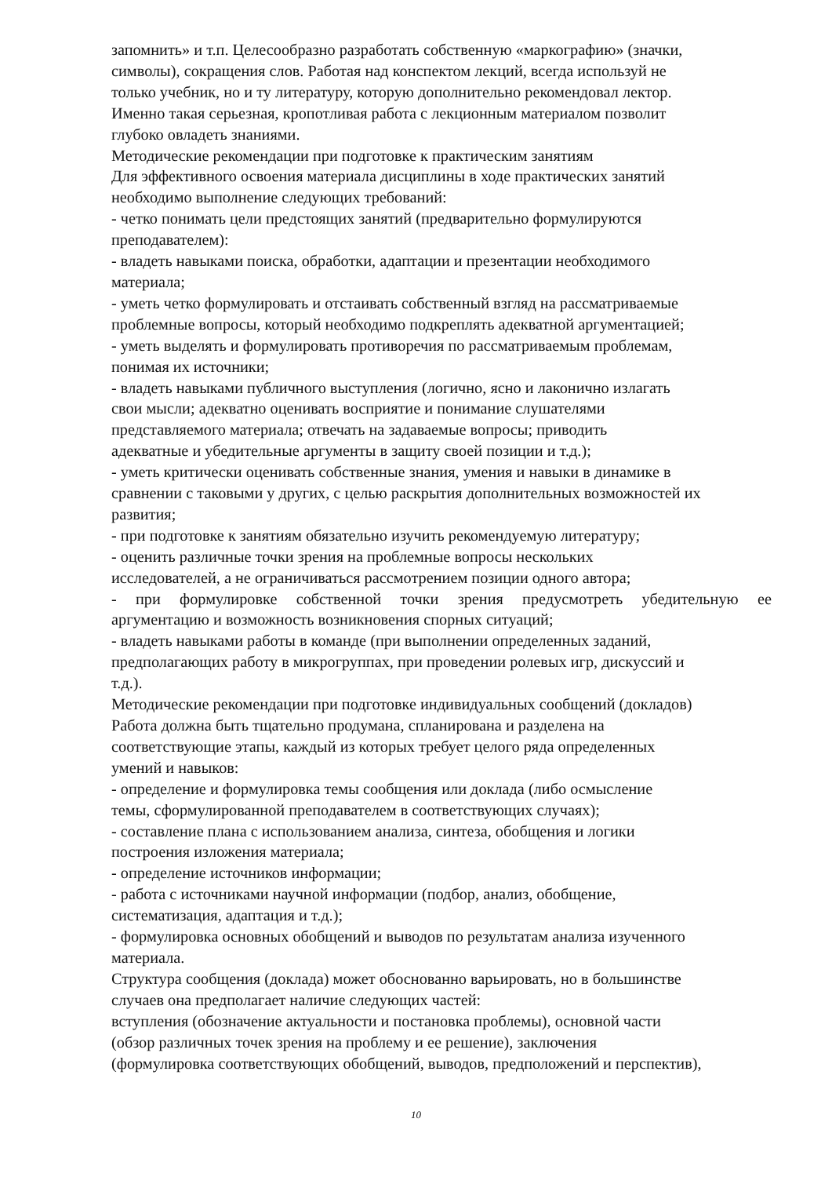запомнить» и т.п. Целесообразно разработать собственную «маркографию» (значки,
символы), сокращения слов. Работая над конспектом лекций, всегда используй не
только учебник, но и ту литературу, которую дополнительно рекомендовал лектор.
Именно такая серьезная, кропотливая работа с лекционным материалом позволит
глубоко овладеть знаниями.
Методические рекомендации при подготовке к практическим занятиям
Для эффективного освоения материала дисциплины в ходе практических занятий
необходимо выполнение следующих требований:
- четко понимать цели предстоящих занятий (предварительно формулируются
преподавателем):
- владеть навыками поиска, обработки, адаптации и презентации необходимого
материала;
- уметь четко формулировать и отстаивать собственный взгляд на рассматриваемые
проблемные вопросы, который необходимо подкреплять адекватной аргументацией;
- уметь выделять и формулировать противоречия по рассматриваемым проблемам,
понимая их источники;
- владеть навыками публичного выступления (логично, ясно и лаконично излагать
свои мысли; адекватно оценивать восприятие и понимание слушателями
представляемого материала; отвечать на задаваемые вопросы; приводить
адекватные и убедительные аргументы в защиту своей позиции и т.д.);
- уметь критически оценивать собственные знания, умения и навыки в динамике в
сравнении с таковыми у других, с целью раскрытия дополнительных возможностей их
развития;
- при подготовке к занятиям обязательно изучить рекомендуемую литературу;
- оценить различные точки зрения на проблемные вопросы нескольких
исследователей, а не ограничиваться рассмотрением позиции одного автора;
- при формулировке собственной точки зрения предусмотреть убедительную ее
аргументацию и возможность возникновения спорных ситуаций;
- владеть навыками работы в команде (при выполнении определенных заданий,
предполагающих работу в микрогруппах, при проведении ролевых игр, дискуссий и
т.д.).
Методические рекомендации при подготовке индивидуальных сообщений (докладов)
Работа должна быть тщательно продумана, спланирована и разделена на
соответствующие этапы, каждый из которых требует целого ряда определенных
умений и навыков:
- определение и формулировка темы сообщения или доклада (либо осмысление
темы, сформулированной преподавателем в соответствующих случаях);
- составление плана с использованием анализа, синтеза, обобщения и логики
построения изложения материала;
- определение источников информации;
- работа с источниками научной информации (подбор, анализ, обобщение,
систематизация, адаптация и т.д.);
- формулировка основных обобщений и выводов по результатам анализа изученного
материала.
Структура сообщения (доклада) может обоснованно варьировать, но в большинстве
случаев она предполагает наличие следующих частей:
вступления (обозначение актуальности и постановка проблемы), основной части
(обзор различных точек зрения на проблему и ее решение), заключения
(формулировка соответствующих обобщений, выводов, предположений и перспектив),
10